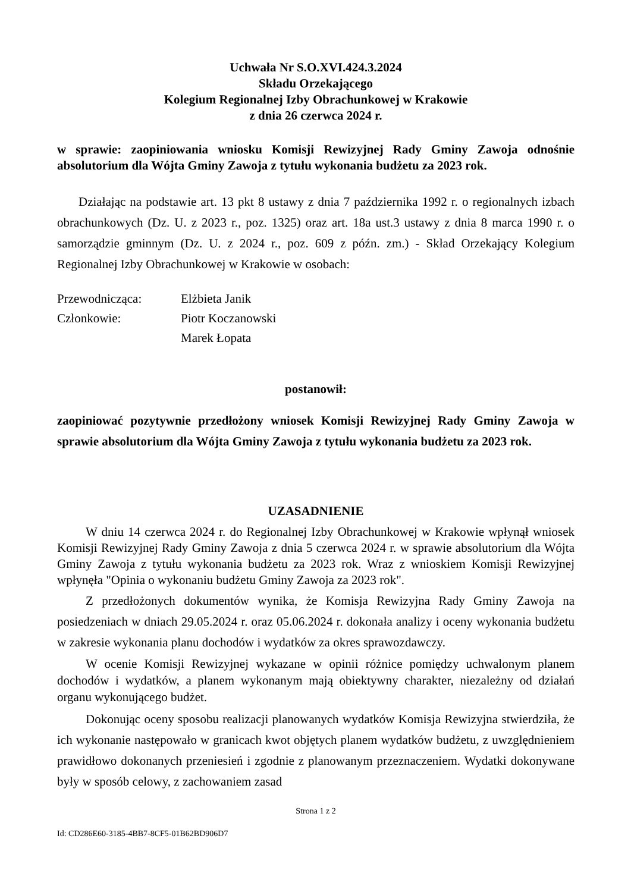Uchwała Nr S.O.XVI.424.3.2024
Składu Orzekającego
Kolegium Regionalnej Izby Obrachunkowej w Krakowie
z dnia 26 czerwca 2024 r.
w sprawie: zaopiniowania wniosku Komisji Rewizyjnej Rady Gminy Zawoja odnośnie absolutorium dla Wójta Gminy Zawoja z tytułu wykonania budżetu za 2023 rok.
Działając na podstawie art. 13 pkt 8 ustawy z dnia 7 października 1992 r. o regionalnych izbach obrachunkowych (Dz. U. z 2023 r., poz. 1325) oraz art. 18a ust.3 ustawy z dnia 8 marca 1990 r. o samorządzie gminnym (Dz. U. z 2024 r., poz. 609 z późn. zm.) - Skład Orzekający Kolegium Regionalnej Izby Obrachunkowej w Krakowie w osobach:
Przewodnicząca: Elżbieta Janik Członkowie: Piotr Koczanowski Marek Łopata
postanowił:
zaopiniować pozytywnie przedłożony wniosek Komisji Rewizyjnej Rady Gminy Zawoja w sprawie absolutorium dla Wójta Gminy Zawoja z tytułu wykonania budżetu za 2023 rok.
UZASADNIENIE
W dniu 14 czerwca 2024 r. do Regionalnej Izby Obrachunkowej w Krakowie wpłynął wniosek Komisji Rewizyjnej Rady Gminy Zawoja z dnia 5 czerwca 2024 r. w sprawie absolutorium dla Wójta Gminy Zawoja z tytułu wykonania budżetu za 2023 rok. Wraz z wnioskiem Komisji Rewizyjnej wpłynęła "Opinia o wykonaniu budżetu Gminy Zawoja za 2023 rok".
Z przedłożonych dokumentów wynika, że Komisja Rewizyjna Rady Gminy Zawoja na posiedzeniach w dniach 29.05.2024 r. oraz 05.06.2024 r. dokonała analizy i oceny wykonania budżetu w zakresie wykonania planu dochodów i wydatków za okres sprawozdawczy.
W ocenie Komisji Rewizyjnej wykazane w opinii różnice pomiędzy uchwalonym planem dochodów i wydatków, a planem wykonanym mają obiektywny charakter, niezależny od działań organu wykonującego budżet.
Dokonując oceny sposobu realizacji planowanych wydatków Komisja Rewizyjna stwierdziła, że ich wykonanie następowało w granicach kwot objętych planem wydatków budżetu, z uwzględnieniem prawidłowo dokonanych przeniesień i zgodnie z planowanym przeznaczeniem. Wydatki dokonywane były w sposób celowy, z zachowaniem zasad
Strona 1 z 2
Id: CD286E60-3185-4BB7-8CF5-01B62BD906D7